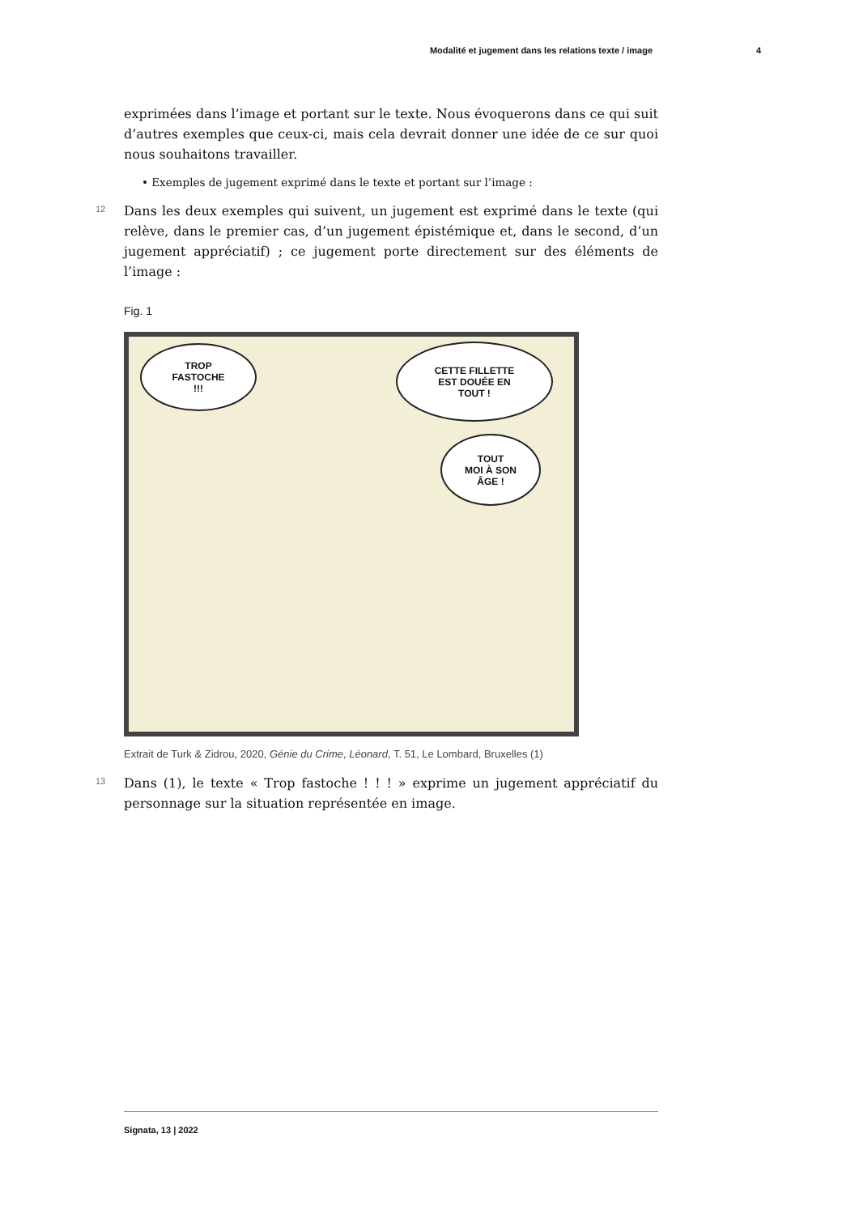Modalité et jugement dans les relations texte / image 4
exprimées dans l’image et portant sur le texte. Nous évoquerons dans ce qui suit d’autres exemples que ceux-ci, mais cela devrait donner une idée de ce sur quoi nous souhaitons travailler.
• Exemples de jugement exprimé dans le texte et portant sur l’image :
12 Dans les deux exemples qui suivent, un jugement est exprimé dans le texte (qui relève, dans le premier cas, d’un jugement épistémique et, dans le second, d’un jugement appréciatif) ; ce jugement porte directement sur des éléments de l’image :
Fig. 1
TROP
FASTOCHE
!!!
CETTE FILLETTE
EST DOUÉE EN
TOUT !
TOUT
MOI À SON
ÂGE !
Extrait de Turk & Zidrou, 2020, Génie du Crime, Léonard, T. 51, Le Lombard, Bruxelles (1)
13 Dans (1), le texte « Trop fastoche ! ! ! » exprime un jugement appréciatif du personnage sur la situation représentée en image.
Signata, 13 | 2022